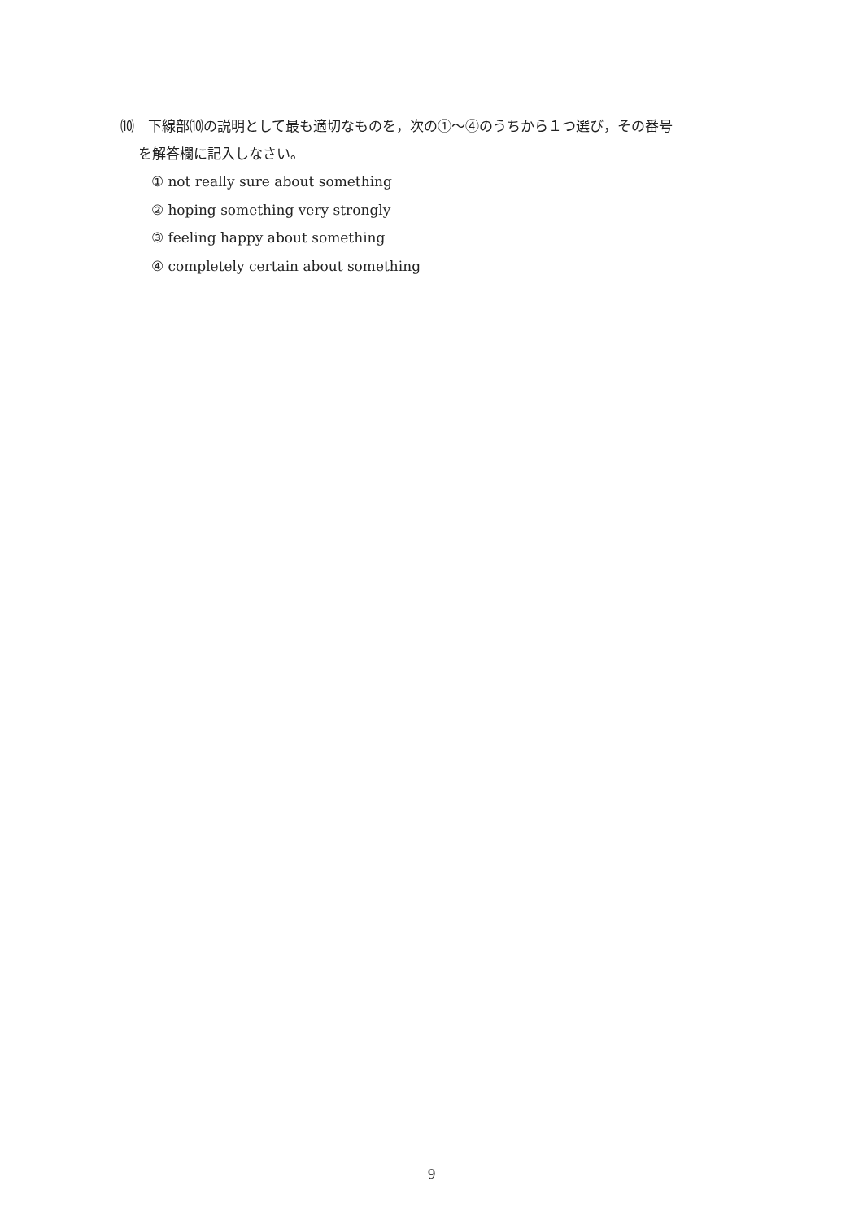⑽　下線部⑽の説明として最も適切なものを，次の①～④のうちから１つ選び，その番号
を解答欄に記入しなさい。
① not really sure about something
② hoping something very strongly
③ feeling happy about something
④ completely certain about something
9